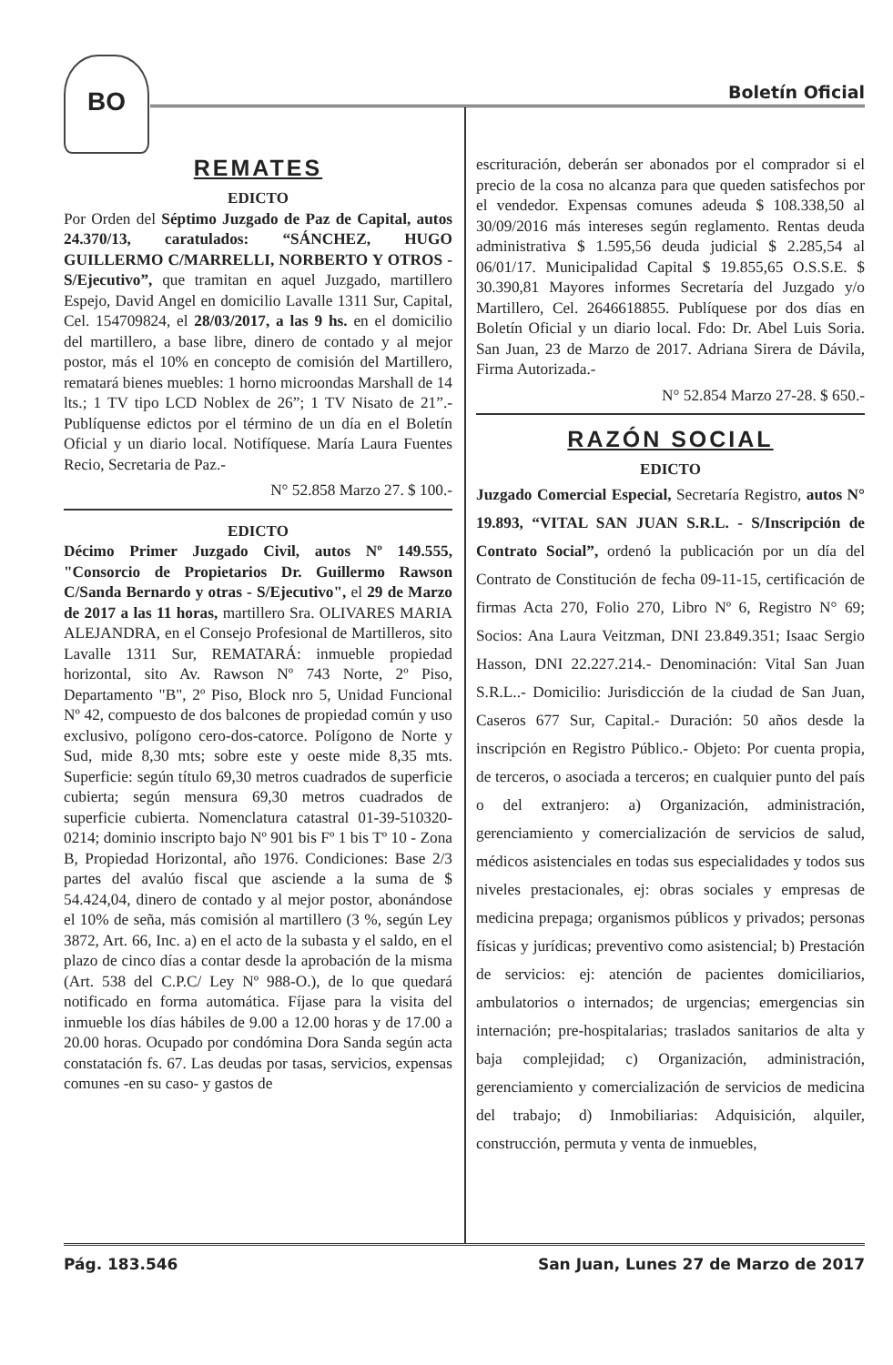BO
Boletín Oficial
REMATES
EDICTO
Por Orden del Séptimo Juzgado de Paz de Capital, autos 24.370/13, caratulados: “SÁNCHEZ, HUGO GUILLERMO C/MARRELLI, NORBERTO Y OTROS - S/Ejecutivo”, que tramitan en aquel Juzgado, martillero Espejo, David Angel en domicilio Lavalle 1311 Sur, Capital, Cel. 154709824, el 28/03/2017, a las 9 hs. en el domicilio del martillero, a base libre, dinero de contado y al mejor postor, más el 10% en concepto de comisión del Martillero, rematará bienes muebles: 1 horno microondas Marshall de 14 lts.; 1 TV tipo LCD Noblex de 26”; 1 TV Nisato de 21”.- Publíquense edictos por el término de un día en el Boletín Oficial y un diario local. Notifíquese. María Laura Fuentes Recio, Secretaria de Paz.-
N° 52.858 Marzo 27. $ 100.-
EDICTO
Décimo Primer Juzgado Civil, autos Nº 149.555, "Consorcio de Propietarios Dr. Guillermo Rawson C/Sanda Bernardo y otras - S/Ejecutivo", el 29 de Marzo de 2017 a las 11 horas, martillero Sra. OLIVARES MARIA ALEJANDRA, en el Consejo Profesional de Martilleros, sito Lavalle 1311 Sur, REMATARÁ: inmueble propiedad horizontal, sito Av. Rawson Nº 743 Norte, 2º Piso, Departamento "B", 2º Piso, Block nro 5, Unidad Funcional Nº 42, compuesto de dos balcones de propiedad común y uso exclusivo, polígono cero-dos-catorce. Polígono de Norte y Sud, mide 8,30 mts; sobre este y oeste mide 8,35 mts. Superficie: según título 69,30 metros cuadrados de superficie cubierta; según mensura 69,30 metros cuadrados de superficie cubierta. Nomenclatura catastral 01-39-510320-0214; dominio inscripto bajo Nº 901 bis Fº 1 bis Tº 10 - Zona B, Propiedad Horizontal, año 1976. Condiciones: Base 2/3 partes del avalúo fiscal que asciende a la suma de $ 54.424,04, dinero de contado y al mejor postor, abonándose el 10% de seña, más comisión al martillero (3 %, según Ley 3872, Art. 66, Inc. a) en el acto de la subasta y el saldo, en el plazo de cinco días a contar desde la aprobación de la misma (Art. 538 del C.P.C/ Ley Nº 988-O.), de lo que quedará notificado en forma automática. Fíjase para la visita del inmueble los días hábiles de 9.00 a 12.00 horas y de 17.00 a 20.00 horas. Ocupado por condómina Dora Sanda según acta constatación fs. 67. Las deudas por tasas, servicios, expensas comunes -en su caso- y gastos de
escrituración, deberán ser abonados por el comprador si el precio de la cosa no alcanza para que queden satisfechos por el vendedor. Expensas comunes adeuda $ 108.338,50 al 30/09/2016 más intereses según reglamento. Rentas deuda administrativa $ 1.595,56 deuda judicial $ 2.285,54 al 06/01/17. Municipalidad Capital $ 19.855,65 O.S.S.E. $ 30.390,81 Mayores informes Secretaría del Juzgado y/o Martillero, Cel. 2646618855. Publíquese por dos días en Boletín Oficial y un diario local. Fdo: Dr. Abel Luis Soria. San Juan, 23 de Marzo de 2017. Adriana Sirera de Dávila, Firma Autorizada.-
N° 52.854 Marzo 27-28. $ 650.-
RAZÓN SOCIAL
EDICTO
Juzgado Comercial Especial, Secretaría Registro, autos N° 19.893, “VITAL SAN JUAN S.R.L. - S/Inscripción de Contrato Social”, ordenó la publicación por un día del Contrato de Constitución de fecha 09-11-15, certificación de firmas Acta 270, Folio 270, Libro Nº 6, Registro N° 69; Socios: Ana Laura Veitzman, DNI 23.849.351; Isaac Sergio Hasson, DNI 22.227.214.- Denominación: Vital San Juan S.R.L..- Domicilio: Jurisdicción de la ciudad de San Juan, Caseros 677 Sur, Capital.- Duración: 50 años desde la inscripción en Registro Público.- Objeto: Por cuenta propia, de terceros, o asociada a terceros; en cualquier punto del país o del extranjero: a) Organización, administración, gerenciamiento y comercialización de servicios de salud, médicos asistenciales en todas sus especialidades y todos sus niveles prestacionales, ej: obras sociales y empresas de medicina prepaga; organismos públicos y privados; personas físicas y jurídicas; preventivo como asistencial; b) Prestación de servicios: ej: atención de pacientes domiciliarios, ambulatorios o internados; de urgencias; emergencias sin internación; pre-hospitalarias; traslados sanitarios de alta y baja complejidad; c) Organización, administración, gerenciamiento y comercialización de servicios de medicina del trabajo; d) Inmobiliarias: Adquisición, alquiler, construcción, permuta y venta de inmuebles,
Pág. 183.546 San Juan, Lunes 27 de Marzo de 2017